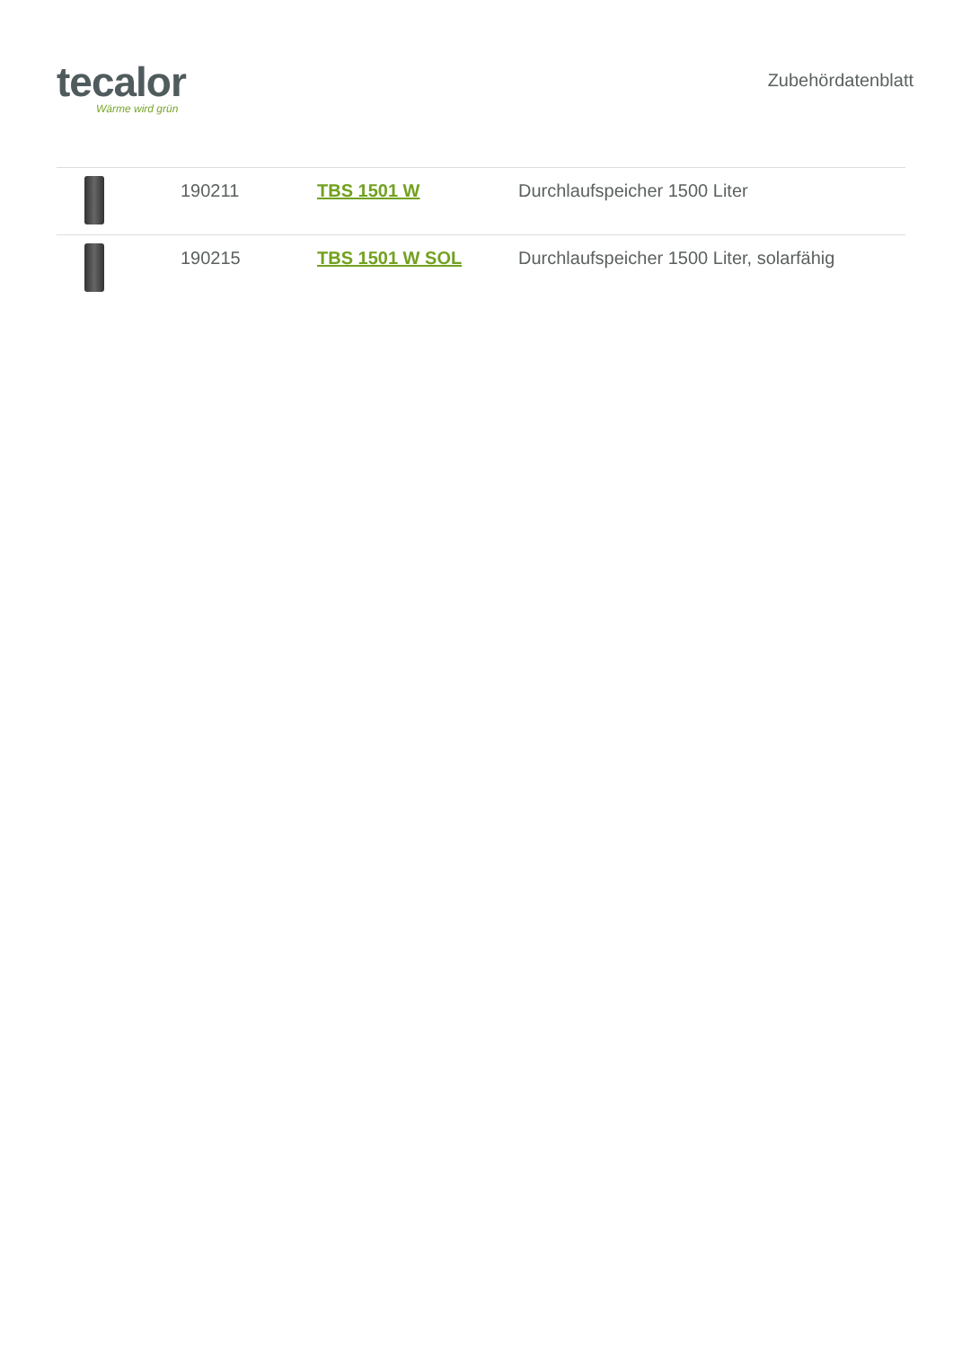tecalor
Wärme wird grün
Zubehördatenblatt
| | 190211 | TBS 1501 W | Durchlaufspeicher 1500 Liter |
| | 190215 | TBS 1501 W SOL | Durchlaufspeicher 1500 Liter, solarfähig |